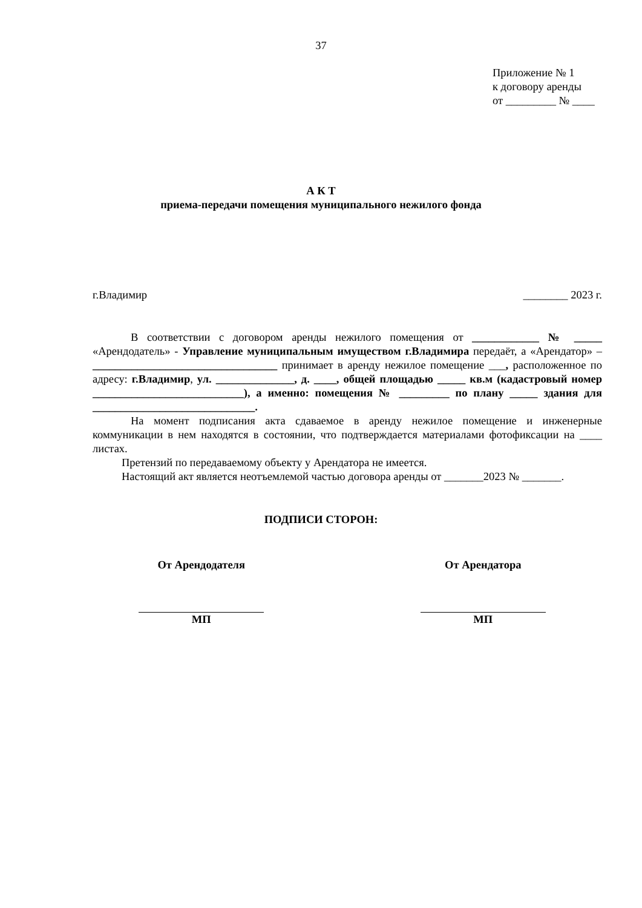37
Приложение № 1
к договору аренды
от _________ № ____
А К Т
приема-передачи помещения муниципального нежилого фонда
г.Владимир ________ 2023 г.
В соответствии с договором аренды нежилого помещения от ____________ № _____ «Арендодатель» - Управление муниципальным имуществом г.Владимира передаёт, а «Арендатор» – _________________________________ принимает в аренду нежилое помещение ___, расположенное по адресу: г.Владимир, ул. ______________, д. ____, общей площадью _____ кв.м (кадастровый номер ___________________________), а именно: помещения № _________ по плану _____ здания для _____________________________.
На момент подписания акта сдаваемое в аренду нежилое помещение и инженерные коммуникации в нем находятся в состоянии, что подтверждается материалами фотофиксации на ____ листах.
Претензий по передаваемому объекту у Арендатора не имеется.
Настоящий акт является неотъемлемой частью договора аренды от _______2023 № _______.
ПОДПИСИ СТОРОН:
От Арендодателя
МП
От Арендатора
МП